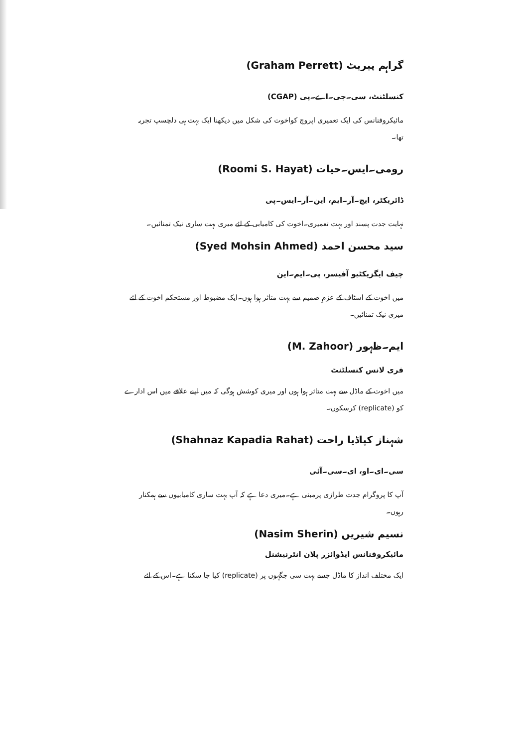گراہم پیریٹ (Graham Perrett)
کنسلٹنٹ، سی۔جی۔اے۔پی (CGAP)
مائیکروفنانس کی ایک تعمیری اپروچ کواخوت کی شکل میں دیکھنا ایک بہت ہی دلچسپ تجربہ تھا۔
رومی۔ایس۔حیات (Roomi S. Hayat)
ڈائریکٹر، ایچ۔آر۔ایم، این۔آر۔ایس۔پی
نہایت جدت پسند اور بہت تعمیری۔اخوت کی کامیابی کے لئے میری بہت ساری نیک تمنائیں۔
سید محسن احمد (Syed Mohsin Ahmed)
چیف ایگزیکٹیو آفیسر، پی۔ایم۔این
میں اخوت کے اسٹاف کے عزمِ صمیم سے بہت متاثر ہوا ہوں۔ایک مضبوط اور مستحکم اخوت کے لئے میری نیک تمنائیں۔
ایم۔ظہور (M. Zahoor)
فری لانس کنسلٹنٹ
میں اخوت کے ماڈل سے بہت متاثر ہوا ہوں اور میری کوشش ہوگی کہ میں اپنے علاقے میں اس ادارے کو (replicate) کرسکوں۔
شہناز کپاڈیا راحت (Shahnaz Kapadia Rahat)
سی۔ای۔او، ای۔سی۔آئی
آپ کا پروگرام جدت طرازی پرمبنی ہے۔میری دعا ہے کہ آپ بہت ساری کامیابیوں سے ہمکنار رہوں۔
نسیم شیریں (Nasim Sherin)
مائیکروفنانس ایڈوائزر پلان انٹرنیشنل
ایک مختلف انداز کا ماڈل جسے بہت سی جگہوں پر (replicate) کیا جا سکتا ہے۔اس کے لئے